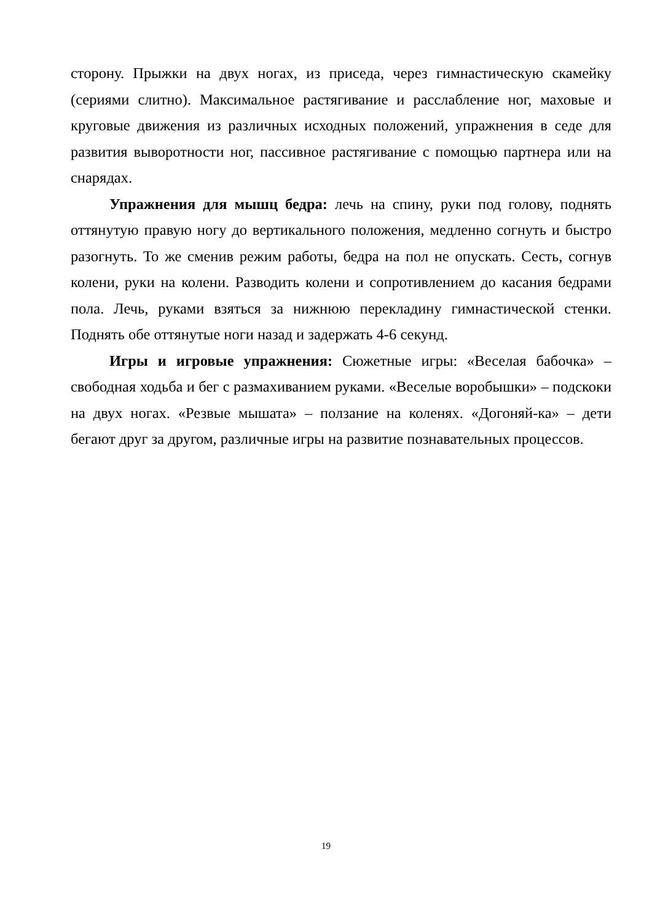сторону. Прыжки на двух ногах, из приседа, через гимнастическую скамейку (сериями слитно). Максимальное растягивание и расслабление ног, маховые и круговые движения из различных исходных положений, упражнения в седе для развития выворотности ног, пассивное растягивание с помощью партнера или на снарядах.
Упражнения для мышц бедра: лечь на спину, руки под голову, поднять оттянутую правую ногу до вертикального положения, медленно согнуть и быстро разогнуть. То же сменив режим работы, бедра на пол не опускать. Сесть, согнув колени, руки на колени. Разводить колени и сопротивлением до касания бедрами пола. Лечь, руками взяться за нижнюю перекладину гимнастической стенки. Поднять обе оттянутые ноги назад и задержать 4-6 секунд.
Игры и игровые упражнения: Сюжетные игры: «Веселая бабочка» – свободная ходьба и бег с размахиванием руками. «Веселые воробышки» – подскоки на двух ногах. «Резвые мышата» – ползание на коленях. «Догоняй-ка» – дети бегают друг за другом, различные игры на развитие познавательных процессов.
19